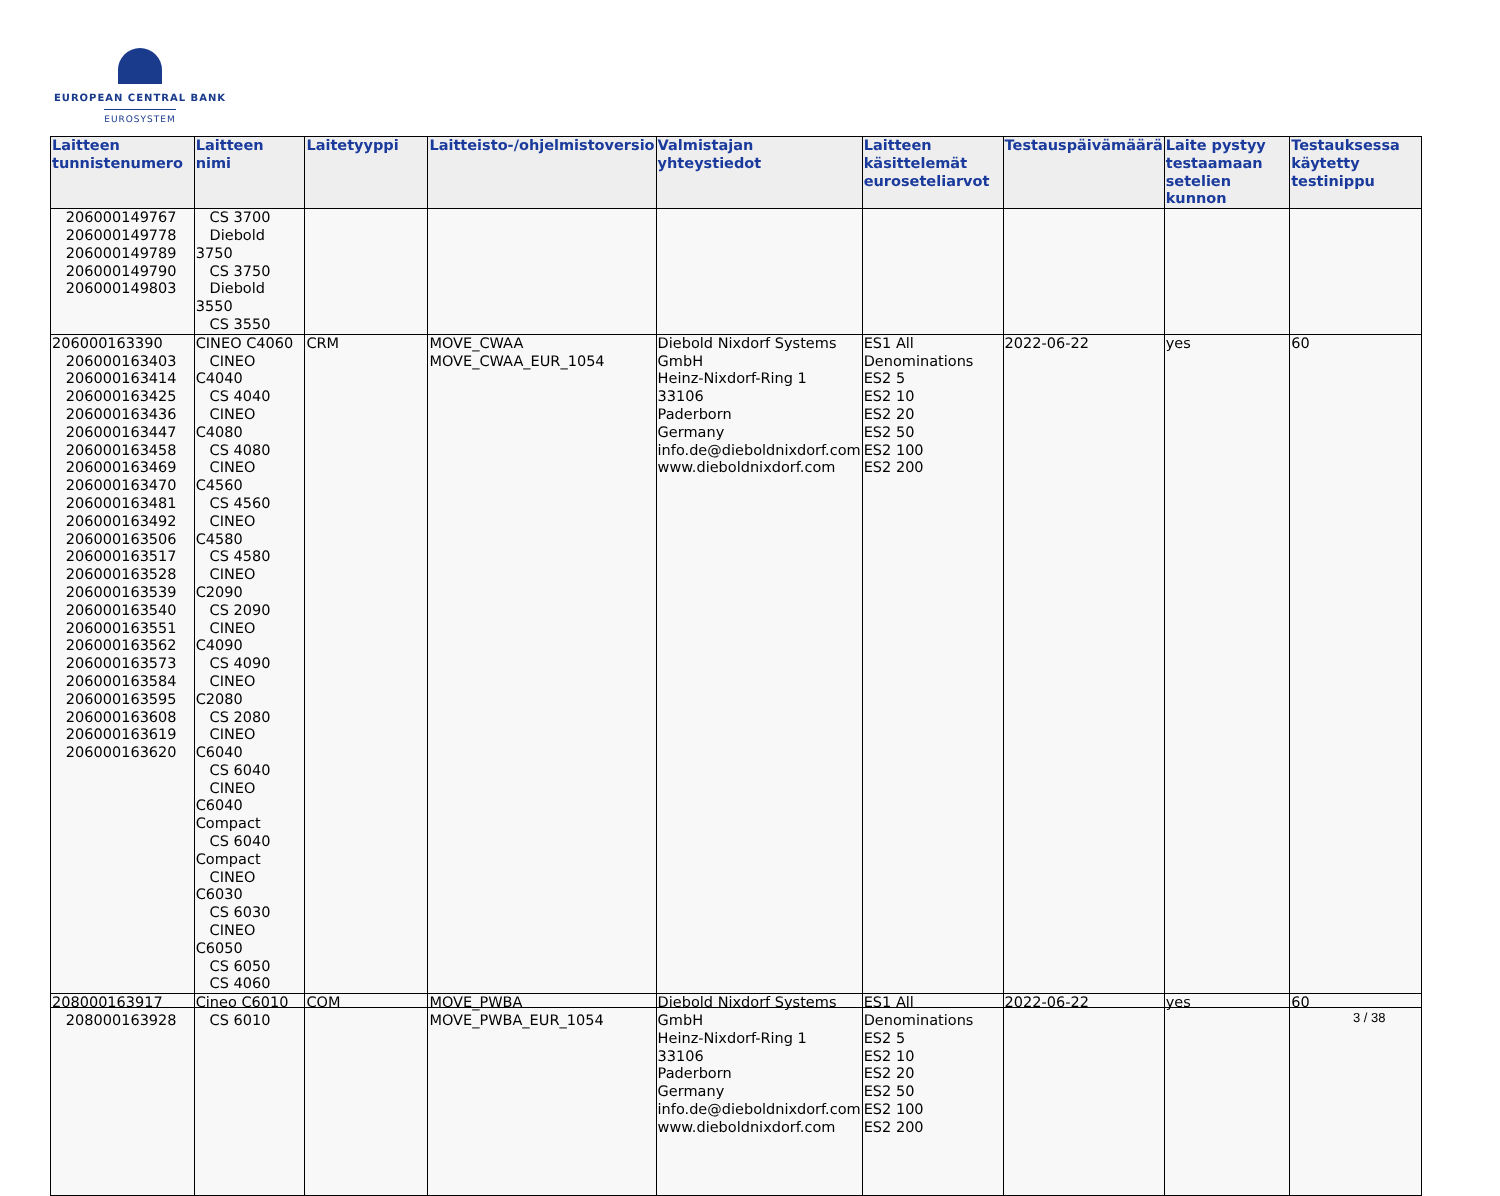EUROPEAN CENTRAL BANK
EUROSYSTEM
| Laitteen tunnistenumero | Laitteen nimi | Laitetyyppi | Laitteisto-/ohjelmistoversio | Valmistajan yhteystiedot | Laitteen käsittelemät euroseteliarvot | Testauspäivämäärä | Laite pystyy testaamaan setelien kunnon | Testauksessa käytetty testinippu |
| --- | --- | --- | --- | --- | --- | --- | --- | --- |
| 206000149767 206000149778 206000149789 206000149790 206000149803 | CS 3700 Diebold 3750 CS 3750 Diebold 3550 CS 3550 | | | | | | | |
| 206000163390 206000163403 206000163414 206000163425 206000163436 206000163447 206000163458 206000163469 206000163470 206000163481 206000163492 206000163506 206000163517 206000163528 206000163539 206000163540 206000163551 206000163562 206000163573 206000163584 206000163595 206000163608 206000163619 206000163620 | CINEO C4060 CINEO C4040 CS 4040 CINEO C4080 CS 4080 CINEO C4560 CS 4560 CINEO C4580 CS 4580 CINEO C2090 CS 2090 CINEO C4090 CS 4090 CINEO C2080 CS 2080 CINEO C6040 CS 6040 CINEO C6040 Compact CS 6040 Compact CINEO C6030 CS 6030 CINEO C6050 CS 6050 CS 4060 | CRM | MOVE_CWAA MOVE_CWAA_EUR_1054 | Diebold Nixdorf Systems GmbH Heinz-Nixdorf-Ring 1 33106 Paderborn Germany info.de@dieboldnixdorf.com www.dieboldnixdorf.com | ES1 All Denominations ES2 5 ES2 10 ES2 20 ES2 50 ES2 100 ES2 200 | 2022-06-22 | yes | 60 |
| 208000163917 208000163928 | Cineo C6010 CS 6010 | COM | MOVE_PWBA MOVE_PWBA_EUR_1054 | Diebold Nixdorf Systems GmbH Heinz-Nixdorf-Ring 1 33106 Paderborn Germany info.de@dieboldnixdorf.com www.dieboldnixdorf.com | ES1 All Denominations ES2 5 ES2 10 ES2 20 ES2 50 ES2 100 ES2 200 | 2022-06-22 | yes | 60 |
3 / 38